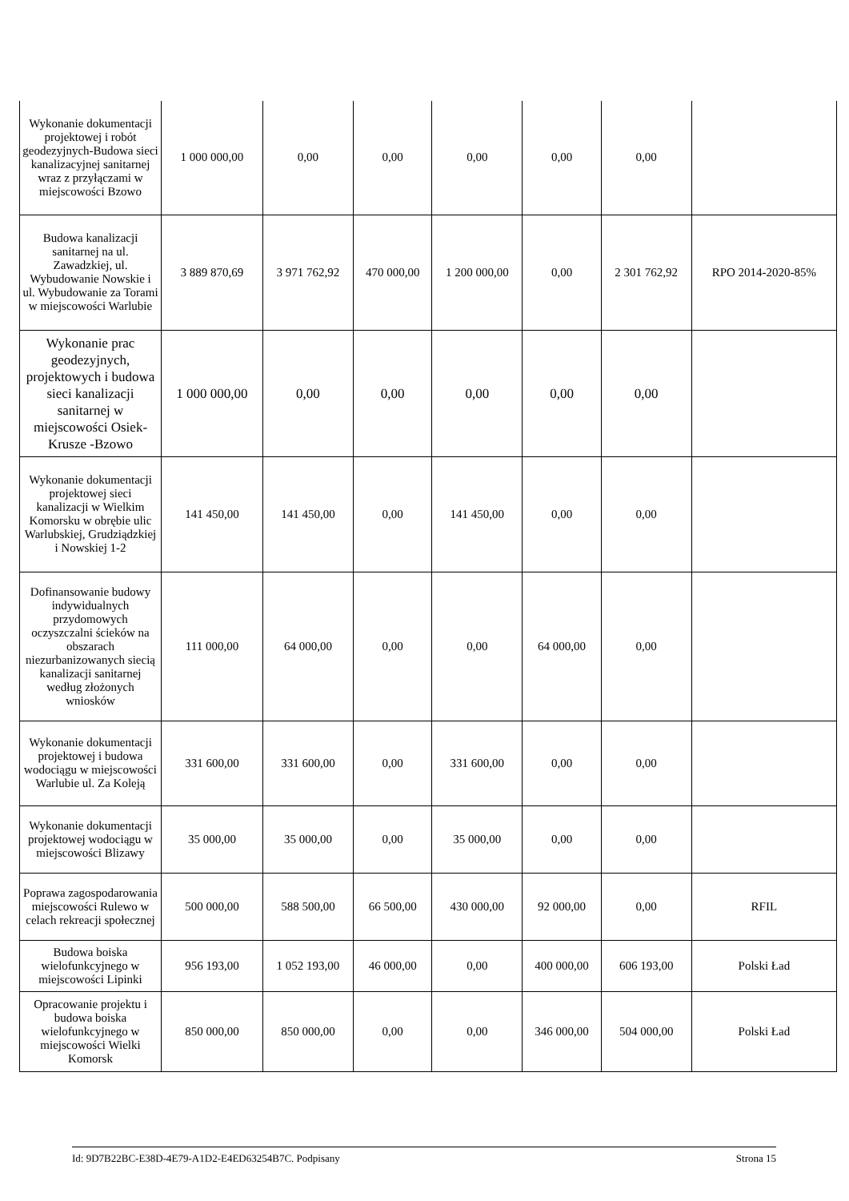| Wykonanie dokumentacji projektowej i robót geodezyjnych-Budowa sieci kanalizacyjnej sanitarnej wraz z przyłączami w miejscowości Bzowo | 1 000 000,00 | 0,00 | 0,00 | 0,00 | 0,00 | 0,00 | |
| Budowa kanalizacji sanitarnej na ul. Zawadzkiej, ul. Wybudowanie Nowskie i ul. Wybudowanie za Torami w miejscowości Warlubie | 3 889 870,69 | 3 971 762,92 | 470 000,00 | 1 200 000,00 | 0,00 | 2 301 762,92 | RPO 2014-2020-85% |
| Wykonanie prac geodezyjnych, projektowych i budowa sieci kanalizacji sanitarnej w miejscowości Osiek-Krusze -Bzowo | 1 000 000,00 | 0,00 | 0,00 | 0,00 | 0,00 | 0,00 | |
| Wykonanie dokumentacji projektowej sieci kanalizacji w Wielkim Komorsku w obrębie ulic Warlubskiej, Grudziądzkiej i Nowskiej 1-2 | 141 450,00 | 141 450,00 | 0,00 | 141 450,00 | 0,00 | 0,00 | |
| Dofinansowanie budowy indywidualnych przydomowych oczyszczalni ścieków na obszarach niezurbanizowanych siecią kanalizacji sanitarnej według złożonych wniosków | 111 000,00 | 64 000,00 | 0,00 | 0,00 | 64 000,00 | 0,00 | |
| Wykonanie dokumentacji projektowej i budowa wodociągu w miejscowości Warlubie ul. Za Koleją | 331 600,00 | 331 600,00 | 0,00 | 331 600,00 | 0,00 | 0,00 | |
| Wykonanie dokumentacji projektowej wodociągu w miejscowości Blizawy | 35 000,00 | 35 000,00 | 0,00 | 35 000,00 | 0,00 | 0,00 | |
| Poprawa zagospodarowania miejscowości Rulewo w celach rekreacji społecznej | 500 000,00 | 588 500,00 | 66 500,00 | 430 000,00 | 92 000,00 | 0,00 | RFIL |
| Budowa boiska wielofunkcyjnego w miejscowości Lipinki | 956 193,00 | 1 052 193,00 | 46 000,00 | 0,00 | 400 000,00 | 606 193,00 | Polski Ład |
| Opracowanie projektu i budowa boiska wielofunkcyjnego w miejscowości Wielki Komorsk | 850 000,00 | 850 000,00 | 0,00 | 0,00 | 346 000,00 | 504 000,00 | Polski Ład |
Id: 9D7B22BC-E38D-4E79-A1D2-E4ED63254B7C. Podpisany Strona 15